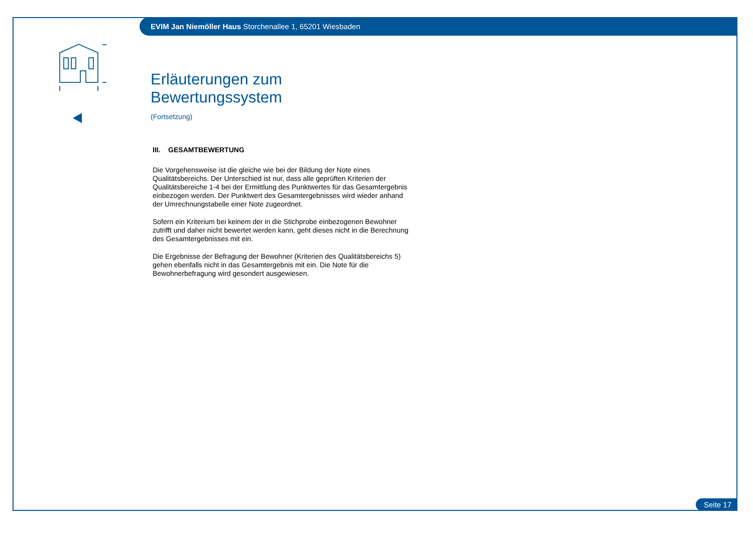EVIM Jan Niemöller Haus Storchenallee 1, 65201 Wiesbaden
Erläuterungen zum Bewertungssystem
(Fortsetzung)
III. GESAMTBEWERTUNG
Die Vorgehensweise ist die gleiche wie bei der Bildung der Note eines Qualitätsbereichs. Der Unterschied ist nur, dass alle geprüften Kriterien der Qualitätsbereiche 1-4 bei der Ermittlung des Punktwertes für das Gesamtergebnis einbezogen werden. Der Punktwert des Gesamtergebnisses wird wieder anhand der Umrechnungstabelle einer Note zugeordnet.
Sofern ein Kriterium bei keinem der in die Stichprobe einbezogenen Bewohner zutrifft und daher nicht bewertet werden kann, geht dieses nicht in die Berechnung des Gesamtergebnisses mit ein.
Die Ergebnisse der Befragung der Bewohner (Kriterien des Qualitätsbereichs 5) gehen ebenfalls nicht in das Gesamtergebnis mit ein. Die Note für die Bewohnerbefragung wird gesondert ausgewiesen.
Seite 17